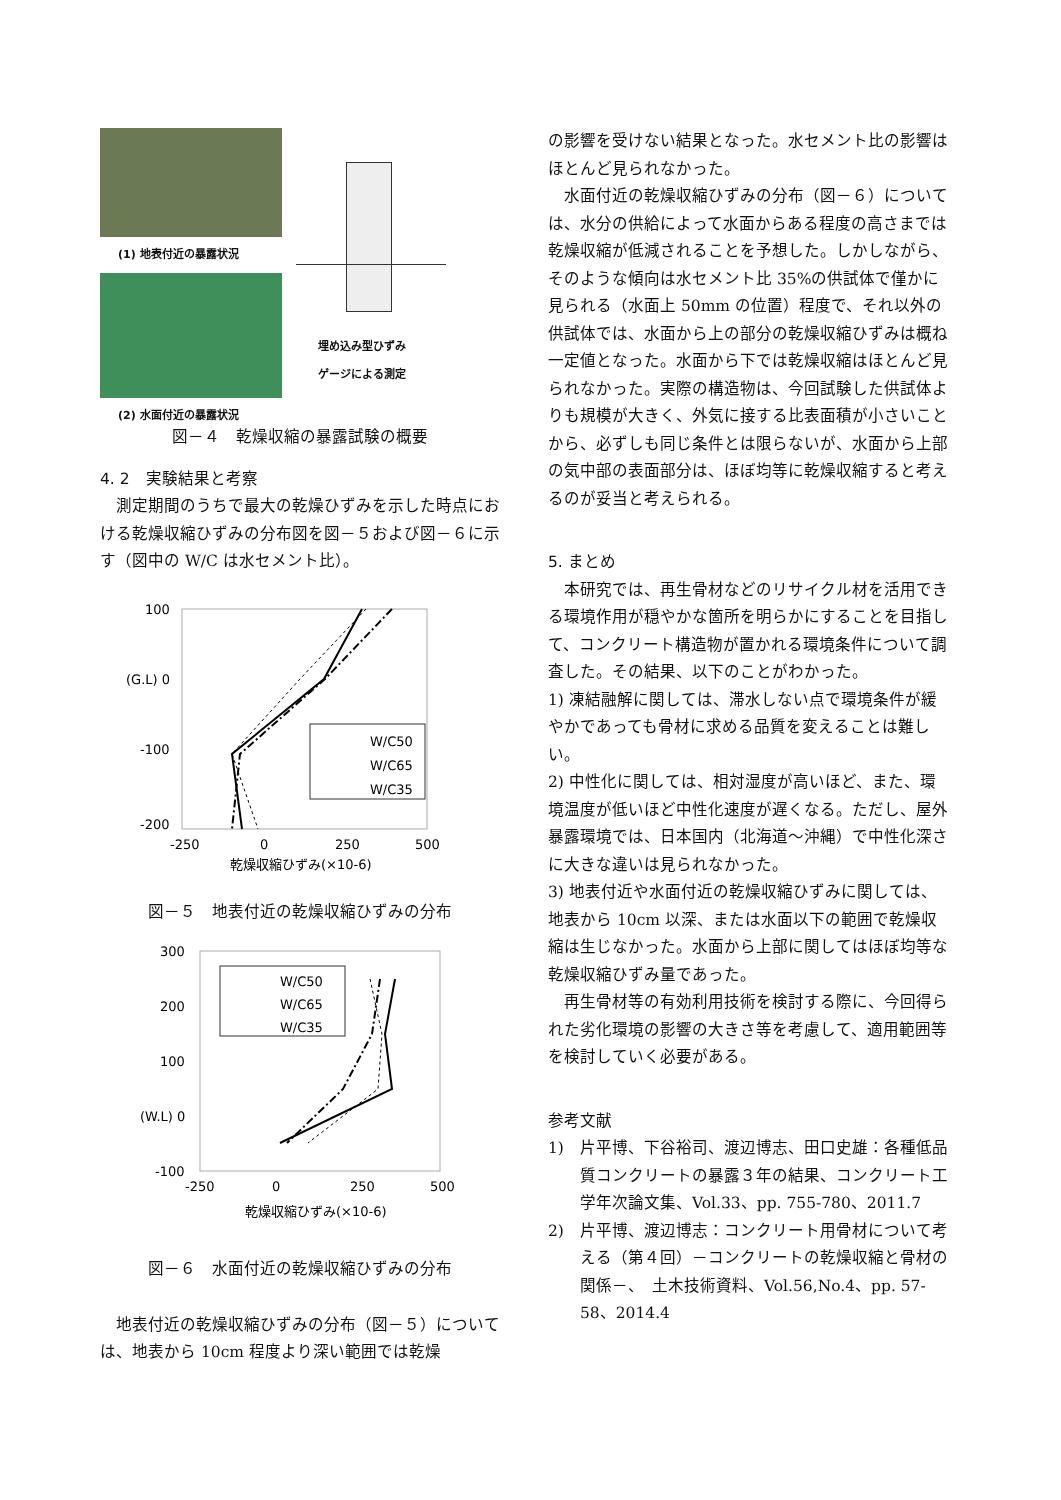(1) 地表付近の暴露状況
(2) 水面付近の暴露状況
埋め込み型ひずみ
ゲージによる測定
図－４　乾燥収縮の暴露試験の概要
4. 2　実験結果と考察
測定期間のうちで最大の乾燥ひずみを示した時点における乾燥収縮ひずみの分布図を図－５および図－６に示す（図中の W/C は水セメント比）。
100
(G.L) 0
-100
-200
-250
0
250
500
乾燥収縮ひずみ(×10-6)
W/C50
W/C65
W/C35
図－５　地表付近の乾燥収縮ひずみの分布
300
200
100
(W.L) 0
-100
-250
0
250
500
乾燥収縮ひずみ(×10-6)
W/C50
W/C65
W/C35
図－６　水面付近の乾燥収縮ひずみの分布
地表付近の乾燥収縮ひずみの分布（図－５）については、地表から 10cm 程度より深い範囲では乾燥
の影響を受けない結果となった。水セメント比の影響はほとんど見られなかった。
水面付近の乾燥収縮ひずみの分布（図－６）については、水分の供給によって水面からある程度の高さまでは乾燥収縮が低減されることを予想した。しかしながら、そのような傾向は水セメント比 35%の供試体で僅かに見られる（水面上 50mm の位置）程度で、それ以外の供試体では、水面から上の部分の乾燥収縮ひずみは概ね一定値となった。水面から下では乾燥収縮はほとんど見られなかった。実際の構造物は、今回試験した供試体よりも規模が大きく、外気に接する比表面積が小さいことから、必ずしも同じ条件とは限らないが、水面から上部の気中部の表面部分は、ほぼ均等に乾燥収縮すると考えるのが妥当と考えられる。
5. まとめ
本研究では、再生骨材などのリサイクル材を活用できる環境作用が穏やかな箇所を明らかにすることを目指して、コンクリート構造物が置かれる環境条件について調査した。その結果、以下のことがわかった。
1) 凍結融解に関しては、滞水しない点で環境条件が緩やかであっても骨材に求める品質を変えることは難しい。
2) 中性化に関しては、相対湿度が高いほど、また、環境温度が低いほど中性化速度が遅くなる。ただし、屋外暴露環境では、日本国内（北海道～沖縄）で中性化深さに大きな違いは見られなかった。
3) 地表付近や水面付近の乾燥収縮ひずみに関しては、地表から 10cm 以深、または水面以下の範囲で乾燥収縮は生じなかった。水面から上部に関してはほぼ均等な乾燥収縮ひずみ量であった。
再生骨材等の有効利用技術を検討する際に、今回得られた劣化環境の影響の大きさ等を考慮して、適用範囲等を検討していく必要がある。
参考文献
1)　片平博、下谷裕司、渡辺博志、田口史雄：各種低品質コンクリートの暴露３年の結果、コンクリート工学年次論文集、Vol.33、pp. 755-780、2011.7
2)　片平博、渡辺博志：コンクリート用骨材について考える（第４回）－コンクリートの乾燥収縮と骨材の関係－、　土木技術資料、Vol.56,No.4、pp. 57-58、2014.4